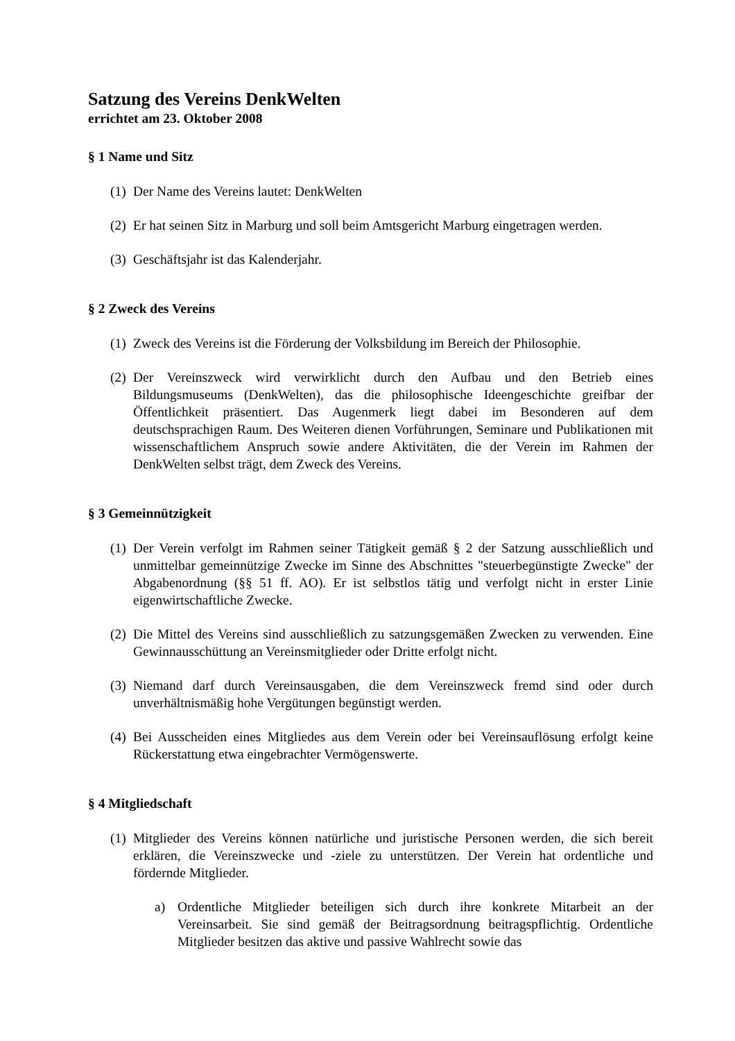Satzung des Vereins DenkWelten
errichtet am 23. Oktober 2008
§ 1 Name und Sitz
(1) Der Name des Vereins lautet: DenkWelten
(2) Er hat seinen Sitz in Marburg und soll beim Amtsgericht Marburg eingetragen werden.
(3) Geschäftsjahr ist das Kalenderjahr.
§ 2 Zweck des Vereins
(1) Zweck des Vereins ist die Förderung der Volksbildung im Bereich der Philosophie.
(2) Der Vereinszweck wird verwirklicht durch den Aufbau und den Betrieb eines Bildungsmuseums (DenkWelten), das die philosophische Ideengeschichte greifbar der Öffentlichkeit präsentiert. Das Augenmerk liegt dabei im Besonderen auf dem deutschsprachigen Raum. Des Weiteren dienen Vorführungen, Seminare und Publikationen mit wissenschaftlichem Anspruch sowie andere Aktivitäten, die der Verein im Rahmen der DenkWelten selbst trägt, dem Zweck des Vereins.
§ 3 Gemeinnützigkeit
(1) Der Verein verfolgt im Rahmen seiner Tätigkeit gemäß § 2 der Satzung ausschließlich und unmittelbar gemeinnützige Zwecke im Sinne des Abschnittes "steuerbegünstigte Zwecke" der Abgabenordnung (§§ 51 ff. AO). Er ist selbstlos tätig und verfolgt nicht in erster Linie eigenwirtschaftliche Zwecke.
(2) Die Mittel des Vereins sind ausschließlich zu satzungsgemäßen Zwecken zu verwenden. Eine Gewinnausschüttung an Vereinsmitglieder oder Dritte erfolgt nicht.
(3) Niemand darf durch Vereinsausgaben, die dem Vereinszweck fremd sind oder durch unverhältnismäßig hohe Vergütungen begünstigt werden.
(4) Bei Ausscheiden eines Mitgliedes aus dem Verein oder bei Vereinsauflösung erfolgt keine Rückerstattung etwa eingebrachter Vermögenswerte.
§ 4 Mitgliedschaft
(1) Mitglieder des Vereins können natürliche und juristische Personen werden, die sich bereit erklären, die Vereinszwecke und -ziele zu unterstützen. Der Verein hat ordentliche und fördernde Mitglieder.
a) Ordentliche Mitglieder beteiligen sich durch ihre konkrete Mitarbeit an der Vereinsarbeit. Sie sind gemäß der Beitragsordnung beitragspflichtig. Ordentliche Mitglieder besitzen das aktive und passive Wahlrecht sowie das